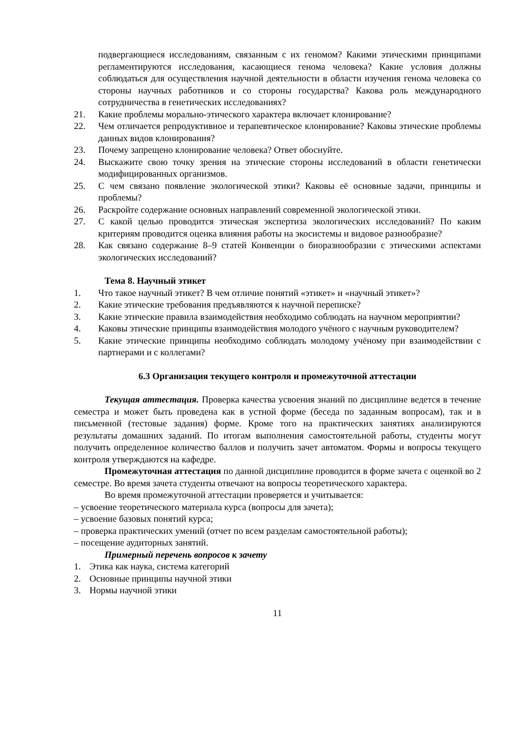подвергающиеся исследованиям, связанным с их геномом? Какими этическими принципами регламентируются исследования, касающиеся генома человека? Какие условия должны соблюдаться для осуществления научной деятельности в области изучения генома человека со стороны научных работников и со стороны государства? Какова роль международного сотрудничества в генетических исследованиях?
21. Какие проблемы морально-этического характера включает клонирование?
22. Чем отличается репродуктивное и терапевтическое клонирование? Каковы этические проблемы данных видов клонирования?
23. Почему запрещено клонирование человека? Ответ обоснуйте.
24. Выскажите свою точку зрения на этические стороны исследований в области генетически модифицированных организмов.
25. С чем связано появление экологической этики? Каковы её основные задачи, принципы и проблемы?
26. Раскройте содержание основных направлений современной экологической этики.
27. С какой целью проводится этическая экспертиза экологических исследований? По каким критериям проводится оценка влияния работы на экосистемы и видовое разнообразие?
28. Как связано содержание 8–9 статей Конвенции о биоразнообразии с этическими аспектами экологических исследований?
Тема 8. Научный этикет
1. Что такое научный этикет? В чем отличие понятий «этикет» и «научный этикет»?
2. Какие этические требования предъявляются к научной переписке?
3. Какие этические правила взаимодействия необходимо соблюдать на научном мероприятии?
4. Каковы этические принципы взаимодействия молодого учёного с научным руководителем?
5. Какие этические принципы необходимо соблюдать молодому учёному при взаимодействии с партнерами и с коллегами?
6.3 Организация текущего контроля и промежуточной аттестации
Текущая аттестация. Проверка качества усвоения знаний по дисциплине ведется в течение семестра и может быть проведена как в устной форме (беседа по заданным вопросам), так и в письменной (тестовые задания) форме. Кроме того на практических занятиях анализируются результаты домашних заданий. По итогам выполнения самостоятельной работы, студенты могут получить определенное количество баллов и получить зачет автоматом. Формы и вопросы текущего контроля утверждаются на кафедре.
Промежуточная аттестация по данной дисциплине проводится в форме зачета с оценкой во 2 семестре. Во время зачета студенты отвечают на вопросы теоретического характера.
Во время промежуточной аттестации проверяется и учитывается:
– усвоение теоретического материала курса (вопросы для зачета);
– усвоение базовых понятий курса;
– проверка практических умений (отчет по всем разделам самостоятельной работы);
– посещение аудиторных занятий.
Примерный перечень вопросов к зачету
1. Этика как наука, система категорий
2. Основные принципы научной этики
3. Нормы научной этики
11